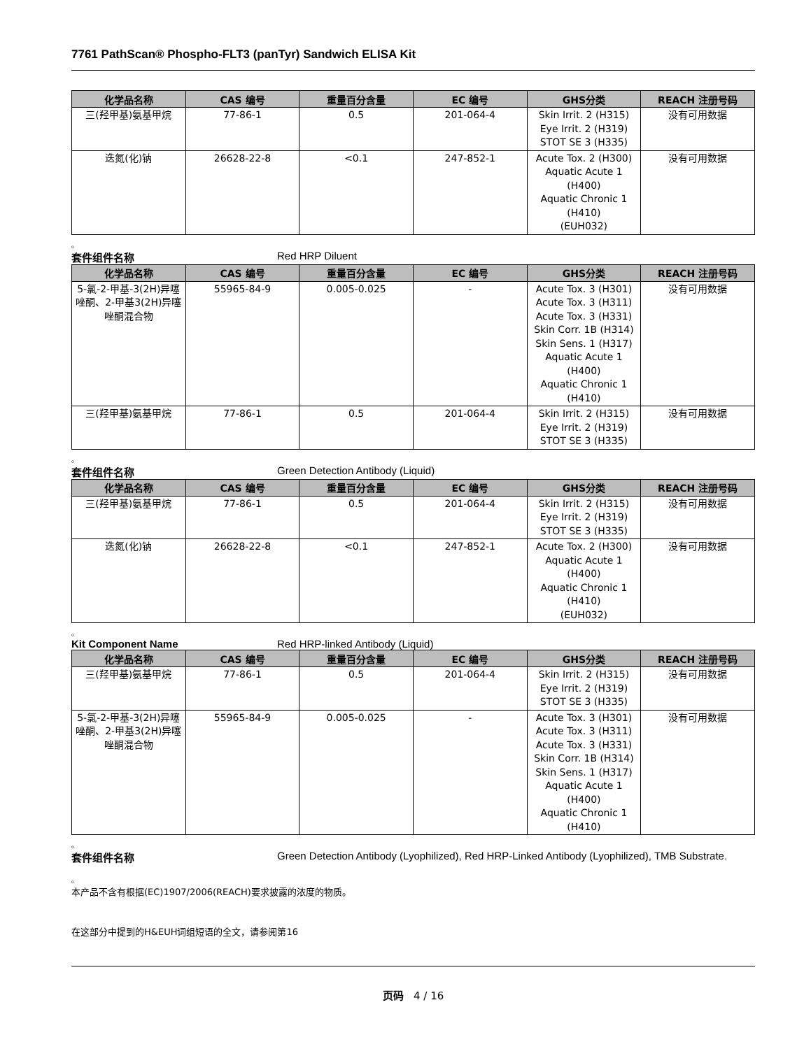7761 PathScan® Phospho-FLT3 (panTyr) Sandwich ELISA Kit
| 化学品名称 | CAS 编号 | 重量百分含量 | EC 编号 | GHS分类 | REACH 注册号码 |
| --- | --- | --- | --- | --- | --- |
| 三(羟甲基)氨基甲烷 | 77-86-1 | 0.5 | 201-064-4 | Skin Irrit. 2 (H315) Eye Irrit. 2 (H319) STOT SE 3 (H335) | 没有可用数据 |
| 迭氮(化)钠 | 26628-22-8 | <0.1 | 247-852-1 | Acute Tox. 2 (H300) Aquatic Acute 1 (H400) Aquatic Chronic 1 (H410) (EUH032) | 没有可用数据 |
。
套件组件名称 Red HRP Diluent
| 化学品名称 | CAS 编号 | 重量百分含量 | EC 编号 | GHS分类 | REACH 注册号码 |
| --- | --- | --- | --- | --- | --- |
| 5-氯-2-甲基-3(2H)异噻唑酮、2-甲基3(2H)异噻唑酮混合物 | 55965-84-9 | 0.005-0.025 | - | Acute Tox. 3 (H301) Acute Tox. 3 (H311) Acute Tox. 3 (H331) Skin Corr. 1B (H314) Skin Sens. 1 (H317) Aquatic Acute 1 (H400) Aquatic Chronic 1 (H410) | 没有可用数据 |
| 三(羟甲基)氨基甲烷 | 77-86-1 | 0.5 | 201-064-4 | Skin Irrit. 2 (H315) Eye Irrit. 2 (H319) STOT SE 3 (H335) | 没有可用数据 |
。
套件组件名称 Green Detection Antibody (Liquid)
| 化学品名称 | CAS 编号 | 重量百分含量 | EC 编号 | GHS分类 | REACH 注册号码 |
| --- | --- | --- | --- | --- | --- |
| 三(羟甲基)氨基甲烷 | 77-86-1 | 0.5 | 201-064-4 | Skin Irrit. 2 (H315) Eye Irrit. 2 (H319) STOT SE 3 (H335) | 没有可用数据 |
| 迭氮(化)钠 | 26628-22-8 | <0.1 | 247-852-1 | Acute Tox. 2 (H300) Aquatic Acute 1 (H400) Aquatic Chronic 1 (H410) (EUH032) | 没有可用数据 |
。
Kit Component Name Red HRP-linked Antibody (Liquid)
| 化学品名称 | CAS 编号 | 重量百分含量 | EC 编号 | GHS分类 | REACH 注册号码 |
| --- | --- | --- | --- | --- | --- |
| 三(羟甲基)氨基甲烷 | 77-86-1 | 0.5 | 201-064-4 | Skin Irrit. 2 (H315) Eye Irrit. 2 (H319) STOT SE 3 (H335) | 没有可用数据 |
| 5-氯-2-甲基-3(2H)异噻唑酮、2-甲基3(2H)异噻唑酮混合物 | 55965-84-9 | 0.005-0.025 | - | Acute Tox. 3 (H301) Acute Tox. 3 (H311) Acute Tox. 3 (H331) Skin Corr. 1B (H314) Skin Sens. 1 (H317) Aquatic Acute 1 (H400) Aquatic Chronic 1 (H410) | 没有可用数据 |
。
套件组件名称 Green Detection Antibody (Lyophilized), Red HRP-Linked Antibody (Lyophilized), TMB Substrate.
。
本产品不含有根据(EC)1907/2006(REACH)要求披露的浓度的物质。
在这部分中提到的H&EUH词组短语的全文，请参阅第16
页码 4 / 16